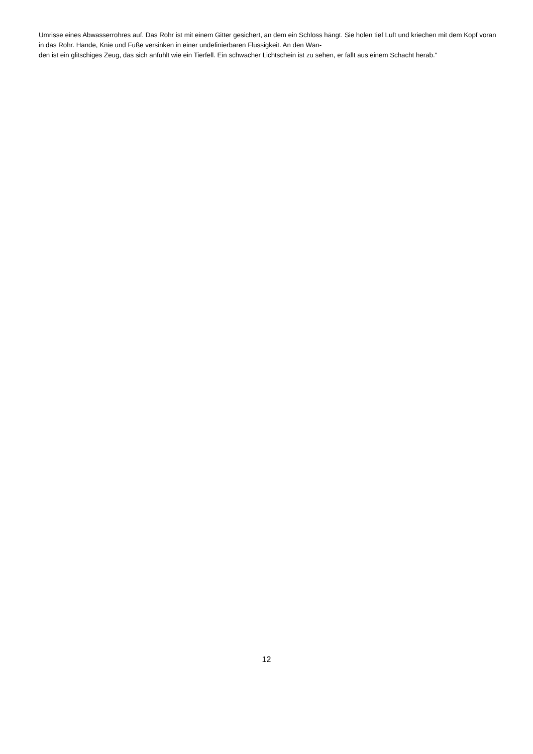Umrisse eines Abwasserrohres auf. Das Rohr ist mit einem Gitter gesichert, an dem ein Schloss hängt. Sie holen tief Luft und kriechen mit dem Kopf voran in das Rohr. Hände, Knie und Füße versinken in einer undefinierbaren Flüssigkeit. An den Wän-
den ist ein glitschiges Zeug, das sich anfühlt wie ein Tierfell. Ein schwacher Lichtschein ist zu sehen, er fällt aus einem Schacht herab.“
12